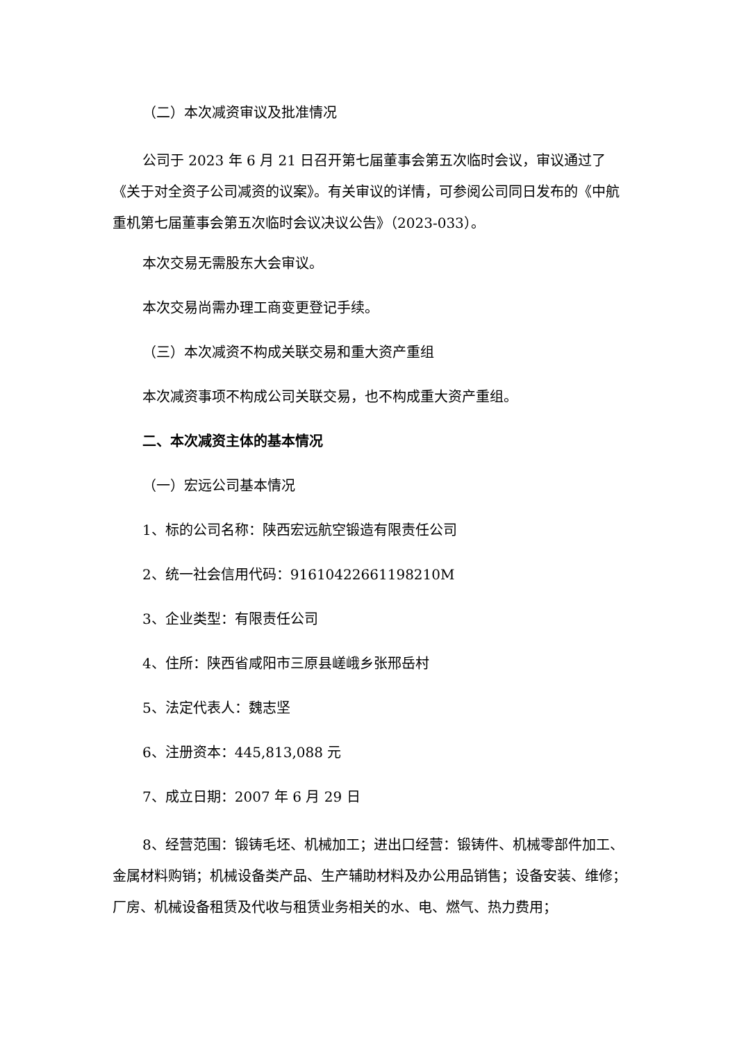（二）本次减资审议及批准情况
公司于 2023 年 6 月 21 日召开第七届董事会第五次临时会议，审议通过了《关于对全资子公司减资的议案》。有关审议的详情，可参阅公司同日发布的《中航重机第七届董事会第五次临时会议决议公告》（2023-033）。
本次交易无需股东大会审议。
本次交易尚需办理工商变更登记手续。
（三）本次减资不构成关联交易和重大资产重组
本次减资事项不构成公司关联交易，也不构成重大资产重组。
二、本次减资主体的基本情况
（一）宏远公司基本情况
1、标的公司名称：陕西宏远航空锻造有限责任公司
2、统一社会信用代码：91610422661198210M
3、企业类型：有限责任公司
4、住所：陕西省咸阳市三原县嵯峨乡张邢岳村
5、法定代表人：魏志坚
6、注册资本：445,813,088 元
7、成立日期：2007 年 6 月 29 日
8、经营范围：锻铸毛坯、机械加工；进出口经营：锻铸件、机械零部件加工、金属材料购销；机械设备类产品、生产辅助材料及办公用品销售；设备安装、维修；厂房、机械设备租赁及代收与租赁业务相关的水、电、燃气、热力费用；